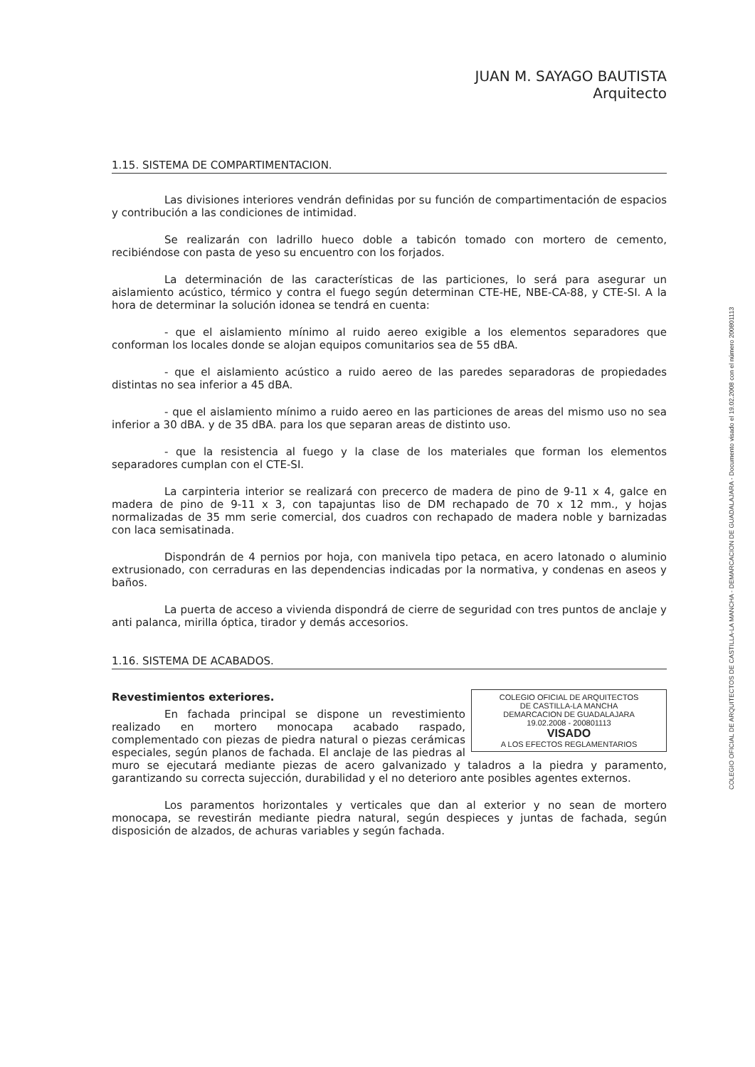JUAN M. SAYAGO BAUTISTA
Arquitecto
1.15. SISTEMA DE COMPARTIMENTACION.
Las divisiones interiores vendrán definidas por su función de compartimentación de espacios y contribución a las condiciones de intimidad.
Se realizarán con ladrillo hueco doble a tabicón tomado con mortero de cemento, recibiéndose con pasta de yeso su encuentro con los forjados.
La determinación de las características de las particiones, lo será para asegurar un aislamiento acústico, térmico y contra el fuego según determinan CTE-HE, NBE-CA-88, y CTE-SI. A la hora de determinar la solución idonea se tendrá en cuenta:
- que el aislamiento mínimo al ruido aereo exigible a los elementos separadores que conforman los locales donde se alojan equipos comunitarios sea de 55 dBA.
- que el aislamiento acústico a ruido aereo de las paredes separadoras de propiedades distintas no sea inferior a 45 dBA.
- que el aislamiento mínimo a ruido aereo en las particiones de areas del mismo uso no sea inferior a 30 dBA. y de 35 dBA. para los que separan areas de distinto uso.
- que la resistencia al fuego y la clase de los materiales que forman los elementos separadores cumplan con el CTE-SI.
La carpinteria interior se realizará con precerco de madera de pino de 9-11 x 4, galce en madera de pino de 9-11 x 3, con tapajuntas liso de DM rechapado de 70 x 12 mm., y hojas normalizadas de 35 mm serie comercial, dos cuadros con rechapado de madera noble y barnizadas con laca semisatinada.
Dispondrán de 4 pernios por hoja, con manivela tipo petaca, en acero latonado o aluminio extrusionado, con cerraduras en las dependencias indicadas por la normativa, y condenas en aseos y baños.
La puerta de acceso a vivienda dispondrá de cierre de seguridad con tres puntos de anclaje y anti palanca, mirilla óptica, tirador y demás accesorios.
1.16. SISTEMA DE ACABADOS.
COLEGIO OFICIAL DE ARQUITECTOS
DE CASTILLA-LA MANCHA
DEMARCACION DE GUADALAJARA
19.02.2008 - 200801113
VISADO
A LOS EFECTOS REGLAMENTARIOS
Revestimientos exteriores.
En fachada principal se dispone un revestimiento realizado en mortero monocapa acabado raspado, complementado con piezas de piedra natural o piezas cerámicas especiales, según planos de fachada. El anclaje de las piedras al muro se ejecutará mediante piezas de acero galvanizado y taladros a la piedra y paramento, garantizando su correcta sujección, durabilidad y el no deterioro ante posibles agentes externos.
Los paramentos horizontales y verticales que dan al exterior y no sean de mortero monocapa, se revestirán mediante piedra natural, según despieces y juntas de fachada, según disposición de alzados, de achuras variables y según fachada.
COLEGIO OFICIAL DE ARQUITECTOS DE CASTILLA-LA MANCHA - DEMARCACION DE GUADALAJARA - Documento visado el 19.02.2008 con el número 200801113